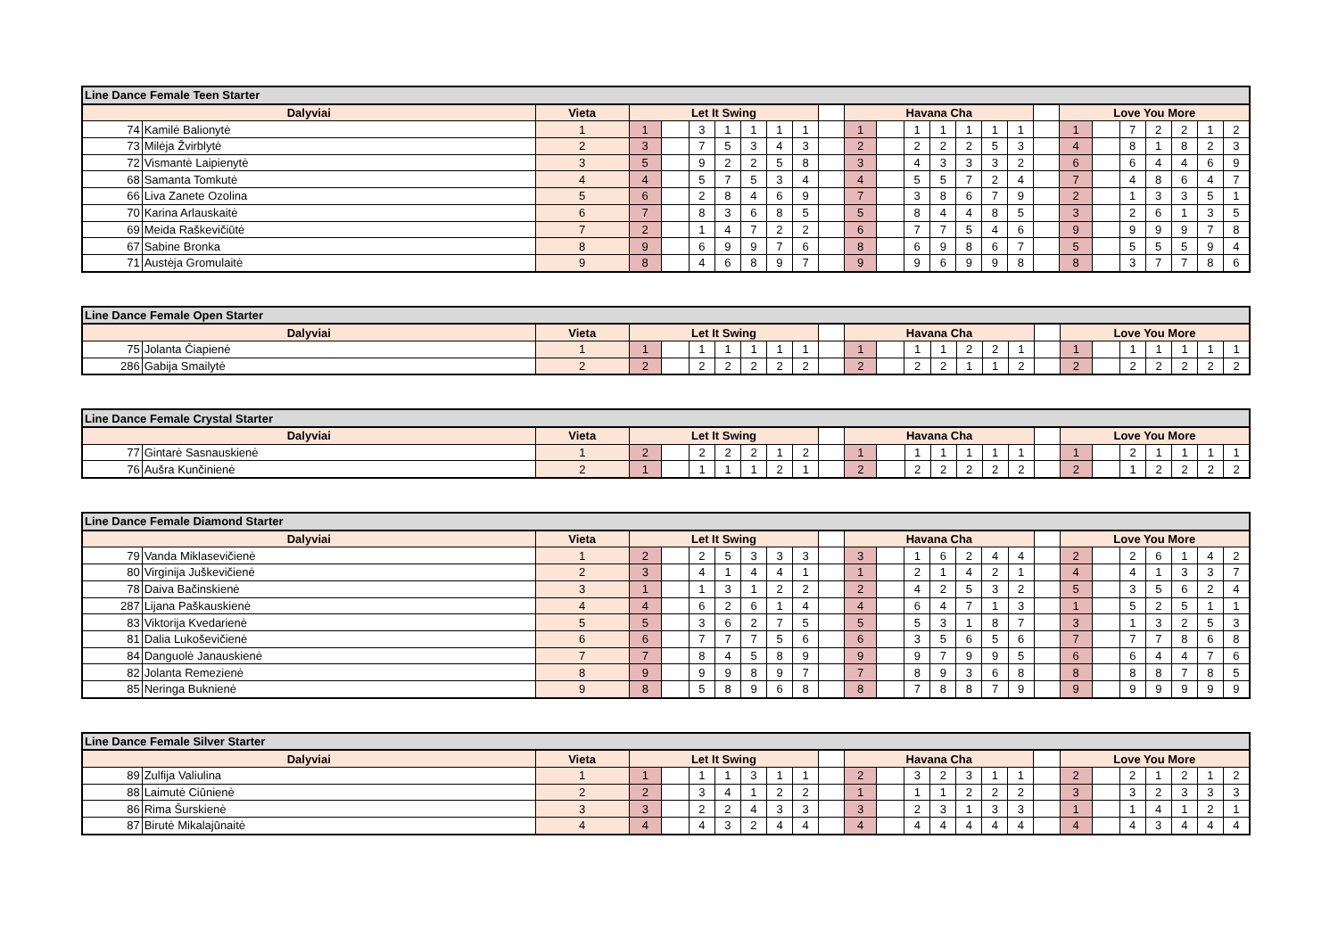| Line Dance Female Teen Starter | | | | | | | | | | | | | | | | | | | | | | | | | |
| --- | --- | --- | --- | --- | --- | --- | --- | --- | --- | --- | --- | --- | --- | --- | --- | --- | --- | --- | --- | --- | --- | --- | --- | --- | --- |
| Dalyviai | | Vieta | Let It Swing | | | | | | | | Havana Cha | | | | | | | | Love You More | | | | | | |
| 74 | Kamilė Balionytė | 1 | 1 | | 3 | 1 | 1 | 1 | 1 | | 1 | | 1 | 1 | 1 | 1 | 1 | | 1 | | 7 | 2 | 2 | 1 | 2 |
| 73 | Milėja Žvirblytė | 2 | 3 | | 7 | 5 | 3 | 4 | 3 | | 2 | | 2 | 2 | 2 | 5 | 3 | | 4 | | 8 | 1 | 8 | 2 | 3 |
| 72 | Vismantė Laipienytė | 3 | 5 | | 9 | 2 | 2 | 5 | 8 | | 3 | | 4 | 3 | 3 | 3 | 2 | | 6 | | 6 | 4 | 4 | 6 | 9 |
| 68 | Samanta Tomkutė | 4 | 4 | | 5 | 7 | 5 | 3 | 4 | | 4 | | 5 | 5 | 7 | 2 | 4 | | 7 | | 4 | 8 | 6 | 4 | 7 |
| 66 | Liva Zanete Ozolina | 5 | 6 | | 2 | 8 | 4 | 6 | 9 | | 7 | | 3 | 8 | 6 | 7 | 9 | | 2 | | 1 | 3 | 3 | 5 | 1 |
| 70 | Karina Arlauskaitė | 6 | 7 | | 8 | 3 | 6 | 8 | 5 | | 5 | | 8 | 4 | 4 | 8 | 5 | | 3 | | 2 | 6 | 1 | 3 | 5 |
| 69 | Meida Raškevičiūtė | 7 | 2 | | 1 | 4 | 7 | 2 | 2 | | 6 | | 7 | 7 | 5 | 4 | 6 | | 9 | | 9 | 9 | 9 | 7 | 8 |
| 67 | Sabine Bronka | 8 | 9 | | 6 | 9 | 9 | 7 | 6 | | 8 | | 6 | 9 | 8 | 6 | 7 | | 5 | | 5 | 5 | 5 | 9 | 4 |
| 71 | Austėja Gromulaitė | 9 | 8 | | 4 | 6 | 8 | 9 | 7 | | 9 | | 9 | 6 | 9 | 9 | 8 | | 8 | | 3 | 7 | 7 | 8 | 6 |
| Line Dance Female Open Starter | | | | | | | | | | | | | | | | | | | | | | | | | |
| --- | --- | --- | --- | --- | --- | --- | --- | --- | --- | --- | --- | --- | --- | --- | --- | --- | --- | --- | --- | --- | --- | --- | --- | --- | --- |
| Dalyviai | | Vieta | Let It Swing | | | | | | | | Havana Cha | | | | | | | | Love You More | | | | | | |
| 75 | Jolanta Čiapienė | 1 | 1 | | 1 | 1 | 1 | 1 | 1 | | 1 | | 1 | 1 | 2 | 2 | 1 | | 1 | | 1 | 1 | 1 | 1 | 1 |
| 286 | Gabija Smailytė | 2 | 2 | | 2 | 2 | 2 | 2 | 2 | | 2 | | 2 | 2 | 1 | 1 | 2 | | 2 | | 2 | 2 | 2 | 2 | 2 |
| Line Dance Female Crystal Starter | | | | | | | | | | | | | | | | | | | | | | | | | |
| --- | --- | --- | --- | --- | --- | --- | --- | --- | --- | --- | --- | --- | --- | --- | --- | --- | --- | --- | --- | --- | --- | --- | --- | --- | --- |
| Dalyviai | | Vieta | Let It Swing | | | | | | | | Havana Cha | | | | | | | | Love You More | | | | | | |
| 77 | Gintarė Sasnauskienė | 1 | 2 | | 2 | 2 | 2 | 1 | 2 | | 1 | | 1 | 1 | 1 | 1 | 1 | | 1 | | 2 | 1 | 1 | 1 | 1 |
| 76 | Aušra Kunčinienė | 2 | 1 | | 1 | 1 | 1 | 2 | 1 | | 2 | | 2 | 2 | 2 | 2 | 2 | | 2 | | 1 | 2 | 2 | 2 | 2 |
| Line Dance Female Diamond Starter | | | | | | | | | | | | | | | | | | | | | | | | | |
| --- | --- | --- | --- | --- | --- | --- | --- | --- | --- | --- | --- | --- | --- | --- | --- | --- | --- | --- | --- | --- | --- | --- | --- | --- | --- |
| Dalyviai | | Vieta | Let It Swing | | | | | | | | Havana Cha | | | | | | | | Love You More | | | | | | |
| 79 | Vanda Miklasevičienė | 1 | 2 | | 2 | 5 | 3 | 3 | 3 | | 3 | | 1 | 6 | 2 | 4 | 4 | | 2 | | 2 | 6 | 1 | 4 | 2 |
| 80 | Virginija Juškevičienė | 2 | 3 | | 4 | 1 | 4 | 4 | 1 | | 1 | | 2 | 1 | 4 | 2 | 1 | | 4 | | 4 | 1 | 3 | 3 | 7 |
| 78 | Daiva Bačinskienė | 3 | 1 | | 1 | 3 | 1 | 2 | 2 | | 2 | | 4 | 2 | 5 | 3 | 2 | | 5 | | 3 | 5 | 6 | 2 | 4 |
| 287 | Lijana Paškauskienė | 4 | 4 | | 6 | 2 | 6 | 1 | 4 | | 4 | | 6 | 4 | 7 | 1 | 3 | | 1 | | 5 | 2 | 5 | 1 | 1 |
| 83 | Viktorija Kvedarienė | 5 | 5 | | 3 | 6 | 2 | 7 | 5 | | 5 | | 5 | 3 | 1 | 8 | 7 | | 3 | | 1 | 3 | 2 | 5 | 3 |
| 81 | Dalia Lukoševičienė | 6 | 6 | | 7 | 7 | 7 | 5 | 6 | | 6 | | 3 | 5 | 6 | 5 | 6 | | 7 | | 7 | 7 | 8 | 6 | 8 |
| 84 | Danguolė Janauskienė | 7 | 7 | | 8 | 4 | 5 | 8 | 9 | | 9 | | 9 | 7 | 9 | 9 | 5 | | 6 | | 6 | 4 | 4 | 7 | 6 |
| 82 | Jolanta Remezienė | 8 | 9 | | 9 | 9 | 8 | 9 | 7 | | 7 | | 8 | 9 | 3 | 6 | 8 | | 8 | | 8 | 8 | 7 | 8 | 5 |
| 85 | Neringa Buknienė | 9 | 8 | | 5 | 8 | 9 | 6 | 8 | | 8 | | 7 | 8 | 8 | 7 | 9 | | 9 | | 9 | 9 | 9 | 9 | 9 |
| Line Dance Female Silver Starter | | | | | | | | | | | | | | | | | | | | | | | | | |
| --- | --- | --- | --- | --- | --- | --- | --- | --- | --- | --- | --- | --- | --- | --- | --- | --- | --- | --- | --- | --- | --- | --- | --- | --- | --- |
| Dalyviai | | Vieta | Let It Swing | | | | | | | | Havana Cha | | | | | | | | Love You More | | | | | | |
| 89 | Zulfija Valiulina | 1 | 1 | | 1 | 1 | 3 | 1 | 1 | | 2 | | 3 | 2 | 3 | 1 | 1 | | 2 | | 2 | 1 | 2 | 1 | 2 |
| 88 | Laimutė Ciūnienė | 2 | 2 | | 3 | 4 | 1 | 2 | 2 | | 1 | | 1 | 1 | 2 | 2 | 2 | | 3 | | 3 | 2 | 3 | 3 | 3 |
| 86 | Rima Šurskienė | 3 | 3 | | 2 | 2 | 4 | 3 | 3 | | 3 | | 2 | 3 | 1 | 3 | 3 | | 1 | | 1 | 4 | 1 | 2 | 1 |
| 87 | Birutė Mikalajūnaitė | 4 | 4 | | 4 | 3 | 2 | 4 | 4 | | 4 | | 4 | 4 | 4 | 4 | 4 | | 4 | | 4 | 3 | 4 | 4 | 4 |